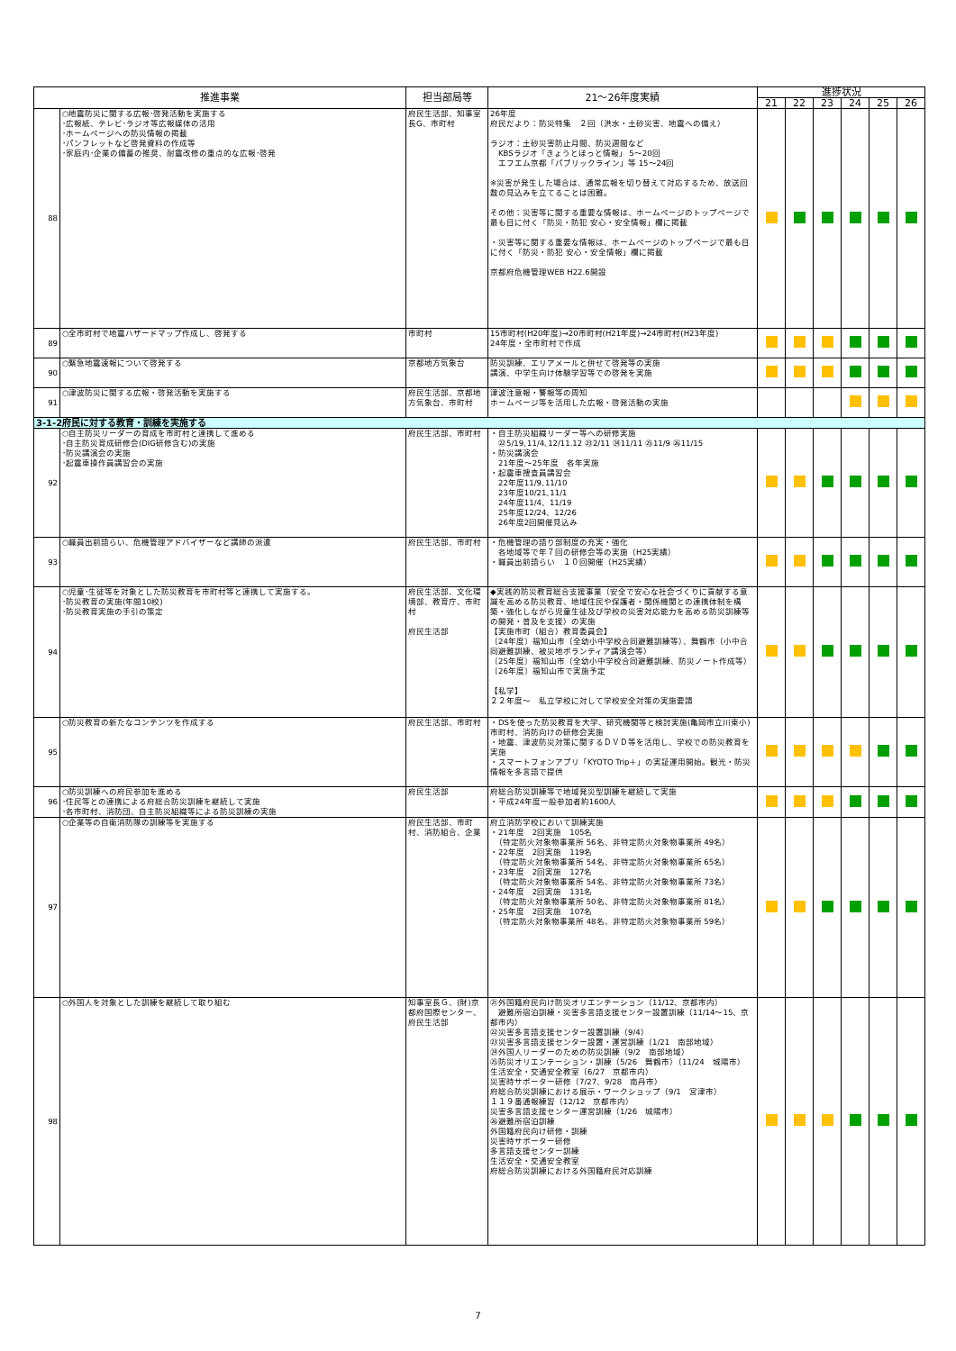| 推進事業 | | 担当部局等 | 21～26年度実績 | 進捗状況 | | | | | |
| --- | --- | --- | --- | --- | --- | --- | --- | --- | --- |
| | | | | 21 | 22 | 23 | 24 | 25 | 26 |
| 88 | ○地震防災に関する広報･啓発活動を実施する ･広報紙、テレビ･ラジオ等広報媒体の活用 ･ホームページへの防災情報の掲載 ･パンフレットなど啓発資料の作成等 ･家庭内･企業の備蓄の推奨、耐震改修の重点的な広報･啓発 | 府民生活部、知事室長G、市町村 | 26年度 府民だより：防災特集 ２回（洪水・土砂災害、地震への備え） ラジオ：土砂災害防止月間、防災週間など KBSラジオ「きょうとほっと情報」 5～20回 エフエム京都「パブリックライン」等 15～24回 ※災害が発生した場合は、通常広報を切り替えて対応するため、放送回数の見込みを立てることは困難。 その他：災害等に関する重要な情報は、ホームページのトップページで最も目に付く「防災・防犯 安心・安全情報」欄に掲載 ・災害等に関する重要な情報は、ホームページのトップページで最も目に付く「防災・防犯 安心・安全情報」欄に掲載 京都府危機管理WEB H22.6開設 | | | | | | |
| 89 | ○全市町村で地震ハザードマップ作成し、啓発する | 市町村 | 15市町村(H20年度)→20市町村(H21年度)→24市町村(H23年度) 24年度・全市町村で作成 | | | | | | |
| 90 | ○緊急地震速報について啓発する | 京都地方気象台 | 防災訓練、エリアメールと併せて啓発等の実施 講演、中学生向け体験学習等での啓発を実施 | | | | | | |
| 91 | ○津波防災に関する広報・啓発活動を実施する | 府民生活部、京都地方気象台、市町村 | 津波注意報・警報等の周知 ホームページ等を活用した広報・啓発活動の実施 | | | | | | |
| 3-1-2府民に対する教育・訓練を実施する | | | | | | | | | |
| 92 | ○自主防災リーダーの育成を市町村と連携して進める ･自主防災育成研修会(DIG研修含む)の実施 ･防災講演会の実施 ･起震車操作員講習会の実施 | 府民生活部、市町村 | ・自主防災組織リーダー等への研修実施 ㉒5/19､11/4､12/11.12 ㉓2/11 ㉔11/11 ㉕11/9 ㉖11/15 ・防災講演会 21年度～25年度 各年実施 ・起震車捜査員講習会 22年度11/9､11/10 23年度10/21､11/1 24年度11/4、11/19 25年度12/24、12/26 26年度2回開催見込み | | | | | | |
| 93 | ○職員出前語らい、危機管理アドバイザーなど講師の派遣 | 府民生活部、市町村 | ・危機管理の語り部制度の充実・強化 各地域等で年７回の研修会等の実施（H25実績） ・職員出前語らい １０回開催（H25実績） | | | | | | |
| 94 | ○児童･生徒等を対象とした防災教育を市町村等と連携して実施する。 ･防災教育の実施(年間10校) ･防災教育実施の手引の策定 | 府民生活部、文化環境部、教育庁、市町村 府民生活部 | ◆実践的防災教育総合支援事業（安全で安心な社会づくりに貢献する意識を高める防災教育、地域住民や保護者・関係機関との連携体制を構築・強化しながら児童生徒及び学校の災害対応能力を高める防災訓練等の開発・普及を支援）の実施 【実施市町（組合）教育委員会】 〔24年度〕福知山市（全幼小中学校合同避難訓練等）、舞鶴市（小中合同避難訓練、被災地ボランティア講演会等） 〔25年度〕福知山市（全幼小中学校合同避難訓練、防災ノート作成等） 〔26年度〕福知山市で実施予定 【私学】 ２２年度～ 私立学校に対して学校安全対策の実施要請 | | | | | | |
| 95 | ○防災教育の新たなコンテンツを作成する | 府民生活部、市町村 | ・DSを使った防災教育を大学、研究機関等と検討実施(亀岡市立川東小)市町村、消防向けの研修会実施 ・地震、津波防災対策に関するＤＶＤ等を活用し、学校での防災教育を実施 ・スマートフォンアプリ「KYOTO Trip＋」の実証運用開始。観光・防災情報を多言語で提供 | | | | | | |
| 96 | ○防災訓練への府民参加を進める ･住民等との連携による府総合防災訓練を継続して実施 ･各市町村、消防団、自主防災組織等による防災訓練の実施 | 府民生活部 | 府総合防災訓練等で地域発災型訓練を継続して実施 ・平成24年度一般参加者約1600人 | | | | | | |
| 97 | ○企業等の自衛消防隊の訓練等を実施する | 府民生活部、市町村、消防組合、企業 | 府立消防学校において訓練実施 ・21年度 2回実施 105名 （特定防火対象物事業所 56名、非特定防火対象物事業所 49名） ・22年度 2回実施 119名 （特定防火対象物事業所 54名、非特定防火対象物事業所 65名） ・23年度 2回実施 127名 （特定防火対象物事業所 54名、非特定防火対象物事業所 73名） ・24年度 2回実施 131名 （特定防火対象物事業所 50名、非特定防火対象物事業所 81名） ・25年度 2回実施 107名 （特定防火対象物事業所 48名、非特定防火対象物事業所 59名） | | | | | | |
| 98 | ○外国人を対象とした訓練を継続して取り組む | 知事室長Ｇ、(財)京都府国際センター、府民生活部 | ㉑外国籍府民向け防災オリエンテーション（11/12、京都市内） 避難所宿泊訓練・災害多言語支援センター設置訓練（11/14～15、京都市内） ㉒災害多言語支援センター設置訓練（9/4） ㉓災害多言語支援センター設置・運営訓練（1/21 南部地域） ㉔外国人リーダーのための防災訓練（9/2 南部地域） ㉕防災オリエンテーション・訓練（5/26 舞鶴市）（11/24 城陽市） 生活安全・交通安全教室（6/27 京都市内） 災害時サポーター研修（7/27、9/28 南丹市） 府総合防災訓練における展示・ワークショップ（9/1 宮津市） １１９番通報練習（12/12 京都市内） 災害多言語支援センター運営訓練（1/26 城陽市） ㉖避難所宿泊訓練 外国籍府民向け研修・訓練 災害時サポーター研修 多言語支援センター訓練 生活安全・交通安全教室 府総合防災訓練における外国籍府民対応訓練 | | | | | | |
7